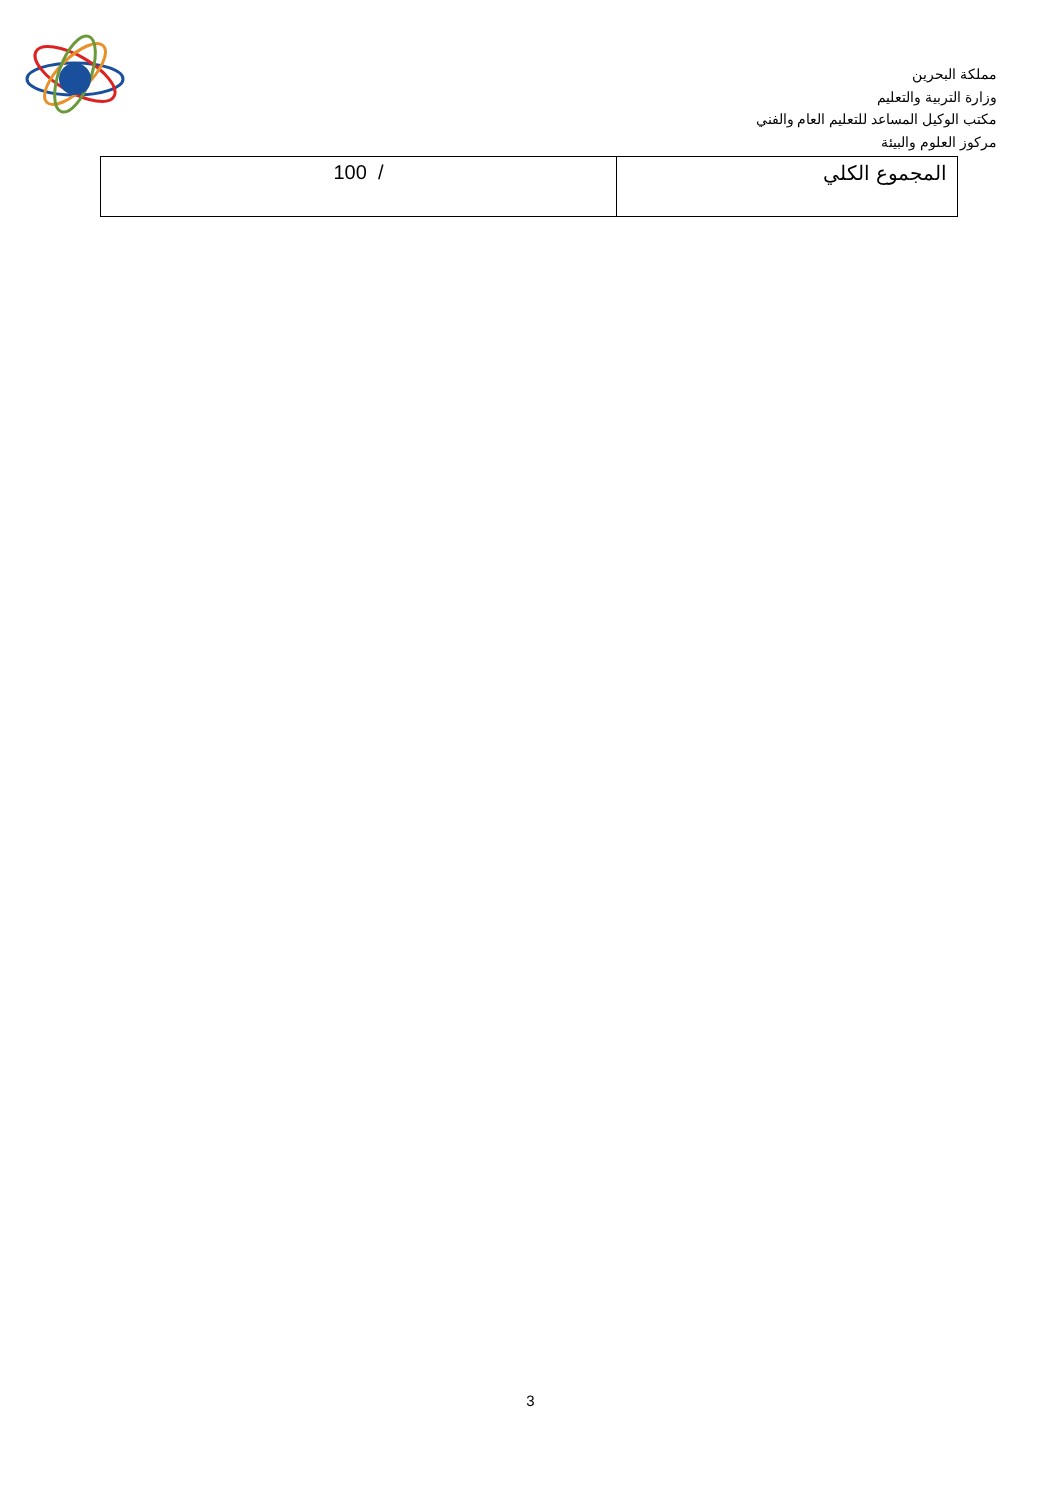مملكة البحرين
وزارة التربية والتعليم
مكتب الوكيل المساعد للتعليم العام والفني
مركوز العلوم والبيئة
| المجموع الكلي | 100 / |
3